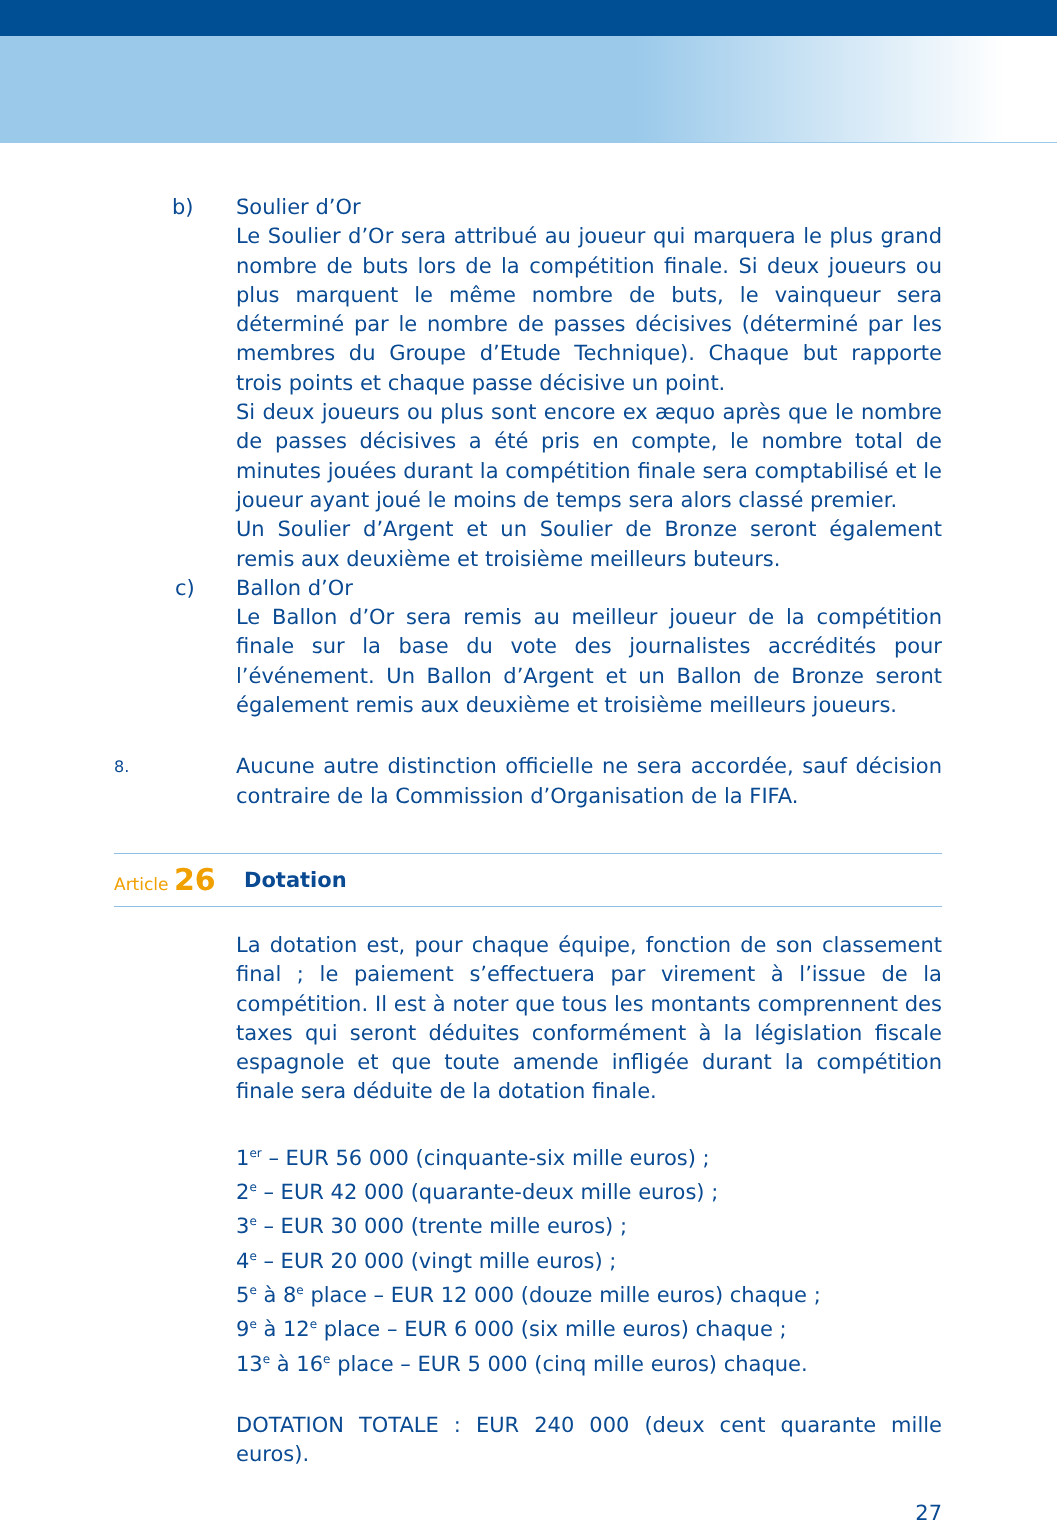b) Soulier d’Or
Le Soulier d’Or sera attribué au joueur qui marquera le plus grand nombre de buts lors de la compétition finale. Si deux joueurs ou plus marquent le même nombre de buts, le vainqueur sera déterminé par le nombre de passes décisives (déterminé par les membres du Groupe d’Etude Technique). Chaque but rapporte trois points et chaque passe décisive un point.
Si deux joueurs ou plus sont encore ex æquo après que le nombre de passes décisives a été pris en compte, le nombre total de minutes jouées durant la compétition finale sera comptabilisé et le joueur ayant joué le moins de temps sera alors classé premier.
Un Soulier d’Argent et un Soulier de Bronze seront également remis aux deuxième et troisième meilleurs buteurs.
c) Ballon d’Or
Le Ballon d’Or sera remis au meilleur joueur de la compétition finale sur la base du vote des journalistes accrédités pour l’événement. Un Ballon d’Argent et un Ballon de Bronze seront également remis aux deuxième et troisième meilleurs joueurs.
8.
Aucune autre distinction officielle ne sera accordée, sauf décision contraire de la Commission d’Organisation de la FIFA.
Article 26 Dotation
La dotation est, pour chaque équipe, fonction de son classement final ; le paiement s’effectuera par virement à l’issue de la compétition. Il est à noter que tous les montants comprennent des taxes qui seront déduites conformément à la législation fiscale espagnole et que toute amende infligée durant la compétition finale sera déduite de la dotation finale.
1<sup>er</sup> – EUR 56 000 (cinquante-six mille euros) ;
2<sup>e</sup> – EUR 42 000 (quarante-deux mille euros) ;
3<sup>e</sup> – EUR 30 000 (trente mille euros) ;
4<sup>e</sup> – EUR 20 000 (vingt mille euros) ;
5<sup>e</sup> à 8<sup>e</sup> place – EUR 12 000 (douze mille euros) chaque ;
9<sup>e</sup> à 12<sup>e</sup> place – EUR 6 000 (six mille euros) chaque ;
13<sup>e</sup> à 16<sup>e</sup> place – EUR 5 000 (cinq mille euros) chaque.
DOTATION TOTALE : EUR 240 000 (deux cent quarante mille euros).
27